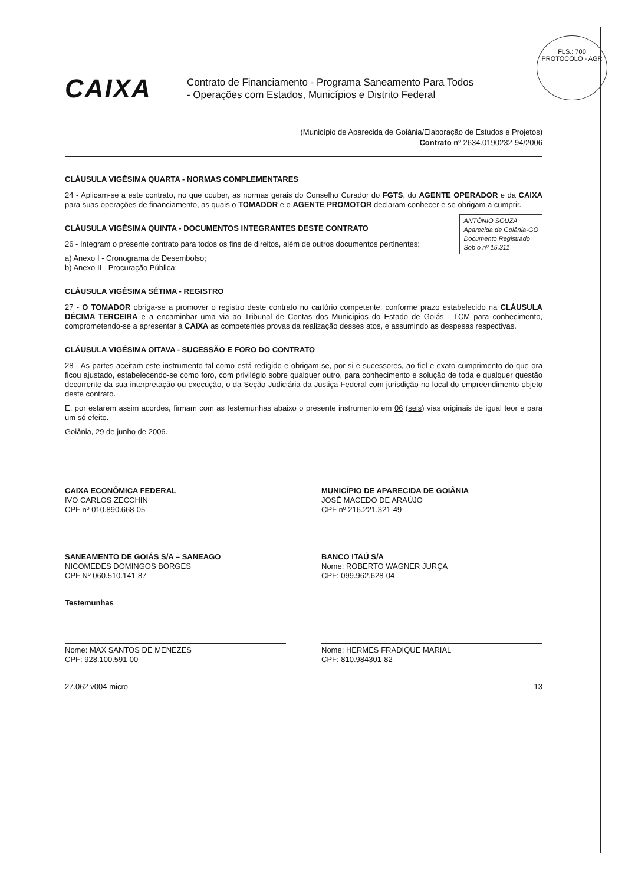FLS.: 700
PROTOCOLO - AGR
CAIXA
Contrato de Financiamento - Programa Saneamento Para Todos
- Operações com Estados, Municípios e Distrito Federal
(Município de Aparecida de Goiânia/Elaboração de Estudos e Projetos)
Contrato nº 2634.0190232-94/2006
CLÁUSULA VIGÉSIMA QUARTA - NORMAS COMPLEMENTARES
24 - Aplicam-se a este contrato, no que couber, as normas gerais do Conselho Curador do FGTS, do AGENTE OPERADOR e da CAIXA para suas operações de financiamento, as quais o TOMADOR e o AGENTE PROMOTOR declaram conhecer e se obrigam a cumprir.
ANTÔNIO SOUZA
Aparecida de Goiânia-GO
Documento Registrado
Sob o nº 15.311
CLÁUSULA VIGÉSIMA QUINTA - DOCUMENTOS INTEGRANTES DESTE CONTRATO
26 - Integram o presente contrato para todos os fins de direitos, além de outros documentos pertinentes:
a) Anexo I - Cronograma de Desembolso;
b) Anexo II - Procuração Pública;
CLÁUSULA VIGÉSIMA SÉTIMA - REGISTRO
27 - O TOMADOR obriga-se a promover o registro deste contrato no cartório competente, conforme prazo estabelecido na CLÁUSULA DÉCIMA TERCEIRA e a encaminhar uma via ao Tribunal de Contas dos Municípios do Estado de Goiás - TCM para conhecimento, comprometendo-se a apresentar à CAIXA as competentes provas da realização desses atos, e assumindo as despesas respectivas.
CLÁUSULA VIGÉSIMA OITAVA - SUCESSÃO E FORO DO CONTRATO
28 - As partes aceitam este instrumento tal como está redigido e obrigam-se, por si e sucessores, ao fiel e exato cumprimento do que ora ficou ajustado, estabelecendo-se como foro, com privilégio sobre qualquer outro, para conhecimento e solução de toda e qualquer questão decorrente da sua interpretação ou execução, o da Seção Judiciária da Justiça Federal com jurisdição no local do empreendimento objeto deste contrato.
E, por estarem assim acordes, firmam com as testemunhas abaixo o presente instrumento em 06 (seis) vias originais de igual teor e para um só efeito.
Goiânia, 29 de junho de 2006.
CAIXA ECONÔMICA FEDERAL
IVO CARLOS ZECCHIN
CPF nº 010.890.668-05
MUNICÍPIO DE APARECIDA DE GOIÂNIA
JOSÉ MACEDO DE ARAÚJO
CPF nº 216.221.321-49
SANEAMENTO DE GOIÁS S/A – SANEAGO
NICOMEDES DOMINGOS BORGES
CPF Nº 060.510.141-87
BANCO ITAÚ S/A
Nome: ROBERTO WAGNER JURÇA
CPF: 099.962.628-04
Testemunhas
Nome: MAX SANTOS DE MENEZES
CPF: 928.100.591-00
Nome: HERMES FRADIQUE MARIAL
CPF: 810.984301-82
27.062 v004 micro 13